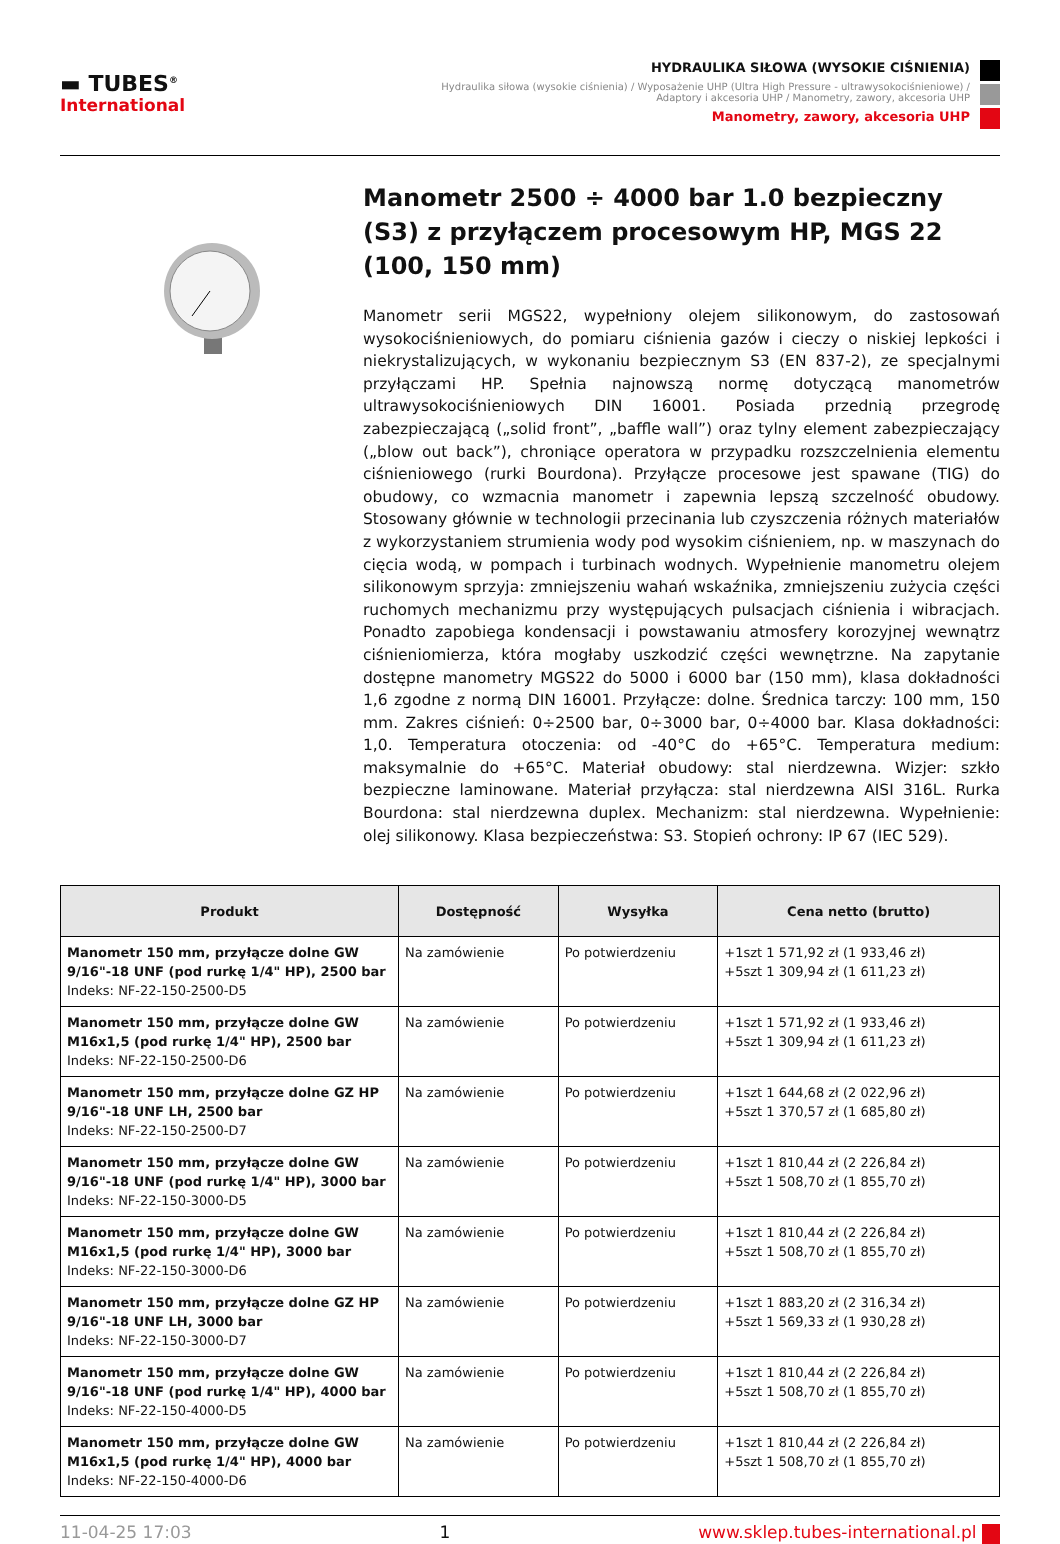▬ TUBES<sup>®</sup>
International
HYDRAULIKA SIŁOWA (WYSOKIE CIŚNIENIA)
Hydraulika siłowa (wysokie ciśnienia) / Wyposażenie UHP (Ultra High Pressure - ultrawysokociśnieniowe) /
Adaptory i akcesoria UHP / Manometry, zawory, akcesoria UHP
Manometry, zawory, akcesoria UHP
Manometr 2500 ÷ 4000 bar 1.0 bezpieczny (S3) z przyłączem procesowym HP, MGS 22 (100, 150 mm)
Manometr serii MGS22, wypełniony olejem silikonowym, do zastosowań wysokociśnieniowych, do pomiaru ciśnienia gazów i cieczy o niskiej lepkości i niekrystalizujących, w wykonaniu bezpiecznym S3 (EN 837-2), ze specjalnymi przyłączami HP. Spełnia najnowszą normę dotyczącą manometrów ultrawysokociśnieniowych DIN 16001. Posiada przednią przegrodę zabezpieczającą („solid front”, „baffle wall”) oraz tylny element zabezpieczający („blow out back”), chroniące operatora w przypadku rozszczelnienia elementu ciśnieniowego (rurki Bourdona). Przyłącze procesowe jest spawane (TIG) do obudowy, co wzmacnia manometr i zapewnia lepszą szczelność obudowy. Stosowany głównie w technologii przecinania lub czyszczenia różnych materiałów z wykorzystaniem strumienia wody pod wysokim ciśnieniem, np. w maszynach do cięcia wodą, w pompach i turbinach wodnych. Wypełnienie manometru olejem silikonowym sprzyja: zmniejszeniu wahań wskaźnika, zmniejszeniu zużycia części ruchomych mechanizmu przy występujących pulsacjach ciśnienia i wibracjach. Ponadto zapobiega kondensacji i powstawaniu atmosfery korozyjnej wewnątrz ciśnieniomierza, która mogłaby uszkodzić części wewnętrzne. Na zapytanie dostępne manometry MGS22 do 5000 i 6000 bar (150 mm), klasa dokładności 1,6 zgodne z normą DIN 16001. Przyłącze: dolne. Średnica tarczy: 100 mm, 150 mm. Zakres ciśnień: 0÷2500 bar, 0÷3000 bar, 0÷4000 bar. Klasa dokładności: 1,0. Temperatura otoczenia: od -40°C do +65°C. Temperatura medium: maksymalnie do +65°C. Materiał obudowy: stal nierdzewna. Wizjer: szkło bezpieczne laminowane. Materiał przyłącza: stal nierdzewna AISI 316L. Rurka Bourdona: stal nierdzewna duplex. Mechanizm: stal nierdzewna. Wypełnienie: olej silikonowy. Klasa bezpieczeństwa: S3. Stopień ochrony: IP 67 (IEC 529).
| Produkt | Dostępność | Wysyłka | Cena netto (brutto) |
| --- | --- | --- | --- |
| Manometr 150 mm, przyłącze dolne GW 9/16"-18 UNF (pod rurkę 1/4" HP), 2500 bar Indeks: NF-22-150-2500-D5 | Na zamówienie | Po potwierdzeniu | +1szt 1 571,92 zł (1 933,46 zł) +5szt 1 309,94 zł (1 611,23 zł) |
| Manometr 150 mm, przyłącze dolne GW M16x1,5 (pod rurkę 1/4" HP), 2500 bar Indeks: NF-22-150-2500-D6 | Na zamówienie | Po potwierdzeniu | +1szt 1 571,92 zł (1 933,46 zł) +5szt 1 309,94 zł (1 611,23 zł) |
| Manometr 150 mm, przyłącze dolne GZ HP 9/16"-18 UNF LH, 2500 bar Indeks: NF-22-150-2500-D7 | Na zamówienie | Po potwierdzeniu | +1szt 1 644,68 zł (2 022,96 zł) +5szt 1 370,57 zł (1 685,80 zł) |
| Manometr 150 mm, przyłącze dolne GW 9/16"-18 UNF (pod rurkę 1/4" HP), 3000 bar Indeks: NF-22-150-3000-D5 | Na zamówienie | Po potwierdzeniu | +1szt 1 810,44 zł (2 226,84 zł) +5szt 1 508,70 zł (1 855,70 zł) |
| Manometr 150 mm, przyłącze dolne GW M16x1,5 (pod rurkę 1/4" HP), 3000 bar Indeks: NF-22-150-3000-D6 | Na zamówienie | Po potwierdzeniu | +1szt 1 810,44 zł (2 226,84 zł) +5szt 1 508,70 zł (1 855,70 zł) |
| Manometr 150 mm, przyłącze dolne GZ HP 9/16"-18 UNF LH, 3000 bar Indeks: NF-22-150-3000-D7 | Na zamówienie | Po potwierdzeniu | +1szt 1 883,20 zł (2 316,34 zł) +5szt 1 569,33 zł (1 930,28 zł) |
| Manometr 150 mm, przyłącze dolne GW 9/16"-18 UNF (pod rurkę 1/4" HP), 4000 bar Indeks: NF-22-150-4000-D5 | Na zamówienie | Po potwierdzeniu | +1szt 1 810,44 zł (2 226,84 zł) +5szt 1 508,70 zł (1 855,70 zł) |
| Manometr 150 mm, przyłącze dolne GW M16x1,5 (pod rurkę 1/4" HP), 4000 bar Indeks: NF-22-150-4000-D6 | Na zamówienie | Po potwierdzeniu | +1szt 1 810,44 zł (2 226,84 zł) +5szt 1 508,70 zł (1 855,70 zł) |
11-04-25 17:03 1 www.sklep.tubes-international.pl